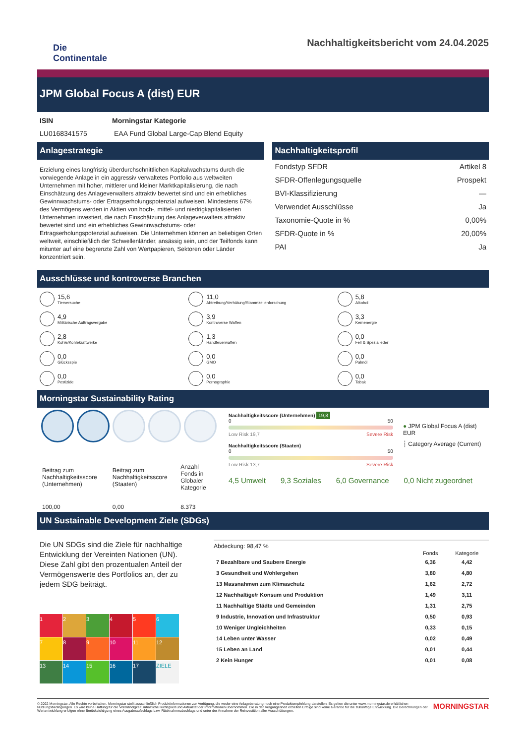Die
Continentale
Nachhaltigkeitsbericht vom 24.04.2025
JPM Global Focus A (dist) EUR
| ISIN | Morningstar Kategorie |
| --- | --- |
| LU0168341575 | EAA Fund Global Large-Cap Blend Equity |
Anlagestrategie
Erzielung eines langfristig überdurchschnittlichen Kapitalwachstums durch die vorwiegende Anlage in ein aggressiv verwaltetes Portfolio aus weltweiten Unternehmen mit hoher, mittlerer und kleiner Marktkapitalisierung, die nach Einschätzung des Anlageverwalters attraktiv bewertet sind und ein erhebliches Gewinnwachstums- oder Ertragserholungspotenzial aufweisen. Mindestens 67% des Vermögens werden in Aktien von hoch-, mittel- und niedrigkapitalisierten Unternehmen investiert, die nach Einschätzung des Anlageverwalters attraktiv bewertet sind und ein erhebliches Gewinnwachstums- oder Ertragserholungspotenzial aufweisen. Die Unternehmen können an beliebigen Orten weltweit, einschließlich der Schwellenländer, ansässig sein, und der Teilfonds kann mitunter auf eine begrenzte Zahl von Wertpapieren, Sektoren oder Länder konzentriert sein.
Nachhaltigkeitsprofil
| Fondstyp SFDR | Artikel 8 |
| SFDR-Offenlegungsquelle | Prospekt |
| BVI-Klassifizierung | — |
| Verwendet Ausschlüsse | Ja |
| Taxonomie-Quote in % | 0,00% |
| SFDR-Quote in % | 20,00% |
| PAI | Ja |
Ausschlüsse und kontroverse Branchen
15,6
Tierversuche
11,0
Abtreibung/Verhütung/Stammzellenforschung
5,8
Alkohol
4,9
Militärische Auftragsvergabe
3,9
Kontroverse Waffen
3,3
Kernenergie
2,8
Kohle/Kohlekraftwerke
1,3
Handfeuerwaffen
0,0
Fell & Spezialleder
0,0
Glücksspie
0,0
GMO
0,0
Palmöl
0,0
Pestizide
0,0
Pornographie
0,0
Tabak
Morningstar Sustainability Rating
| Beitrag zum Nachhaltigkeitsscore (Unternehmen) | Beitrag zum Nachhaltigkeitsscore (Staaten) | Anzahl Fonds in Globaler Kategorie |
| 100,00 | 0,00 | 8.373 |
Nachhaltigkeitsscore (Unternehmen) 19,8
0 50
Low Risk 19,7 Severe Risk
Nachhaltigkeitsscore (Staaten)
0 50
Low Risk 13,7 Severe Risk
● JPM Global Focus A (dist) EUR
┆ Category Average (Current)
4,5 Umwelt 9,3 Soziales 6,0 Governance 0,0 Nicht zugeordnet
UN Sustainable Development Ziele (SDGs)
Die UN SDGs sind die Ziele für nachhaltige Entwicklung der Vereinten Nationen (UN). Diese Zahl gibt den prozentualen Anteil der Vermögenswerte des Portfolios an, der zu jedem SDG beiträgt.
1
2
3
4
5
6
7
8
9
10
11
12
13
14
15
16
17
ZIELE
Abdeckung: 98,47 %
| | Fonds | Kategorie |
| --- | --- | --- |
| 7 Bezahlbare und Saubere Energie | 6,36 | 4,42 |
| 3 Gesundheit und Wohlergehen | 3,80 | 4,80 |
| 13 Massnahmen zum Klimaschutz | 1,62 | 2,72 |
| 12 Nachhaltige/r Konsum und Produktion | 1,49 | 3,11 |
| 11 Nachhaltige Städte und Gemeinden | 1,31 | 2,75 |
| 9 Industrie, Innovation und Infrastruktur | 0,50 | 0,93 |
| 10 Weniger Ungleichheiten | 0,33 | 0,15 |
| 14 Leben unter Wasser | 0,02 | 0,49 |
| 15 Leben an Land | 0,01 | 0,44 |
| 2 Kein Hunger | 0,01 | 0,08 |
© 2022 Morningstar. Alle Rechte vorbehalten. Morningstar stellt ausschließlich Produktinformationen zur Verfügung, die weder eine Anlageberatung noch eine Produktempfehlung darstellen. Es gelten die unter www.morningstar.de erhältlichen Nutzungsbedingungen. Es wird keine Haftung für die Vollständigkeit, inhaltliche Richtigkeit und Aktualität der Informationen übernommen. Die in der Vergangenheit erzielten Erfolge sind keine Garantie für die zukünftige Entwicklung. Die Berechnungen der Wertentwicklung erfolgen ohne Berücksichtigung eines Ausgabeaufschlags bzw. Rücknahmeabschlags und unter der Annahme der Reinvestition aller Ausschüttungen.
MORNINGSTAR